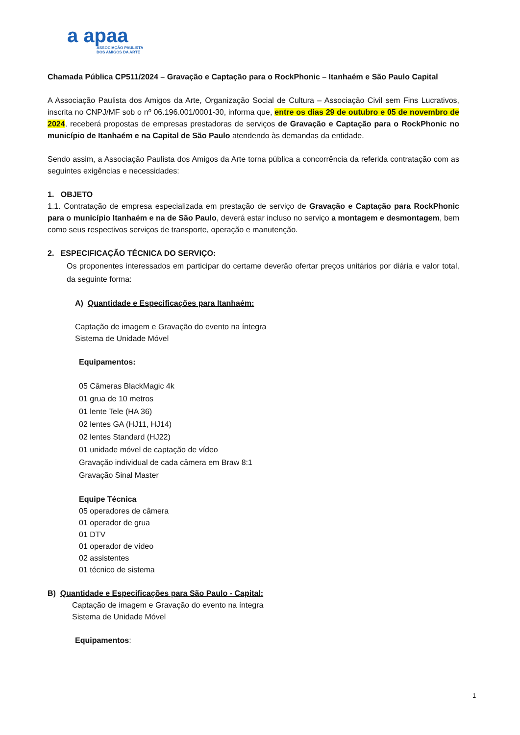a apaa
ASSOCIAÇÃO PAULISTA
DOS AMIGOS DA ARTE
Chamada Pública CP511/2024 – Gravação e Captação para o RockPhonic – Itanhaém e São Paulo Capital
A Associação Paulista dos Amigos da Arte, Organização Social de Cultura – Associação Civil sem Fins Lucrativos, inscrita no CNPJ/MF sob o nº 06.196.001/0001-30, informa que, entre os dias 29 de outubro e 05 de novembro de 2024, receberá propostas de empresas prestadoras de serviços de Gravação e Captação para o RockPhonic no município de Itanhaém e na Capital de São Paulo atendendo às demandas da entidade.
Sendo assim, a Associação Paulista dos Amigos da Arte torna pública a concorrência da referida contratação com as seguintes exigências e necessidades:
1. OBJETO
1.1. Contratação de empresa especializada em prestação de serviço de Gravação e Captação para RockPhonic para o município Itanhaém e na de São Paulo, deverá estar incluso no serviço a montagem e desmontagem, bem como seus respectivos serviços de transporte, operação e manutenção.
2. ESPECIFICAÇÃO TÉCNICA DO SERVIÇO:
Os proponentes interessados em participar do certame deverão ofertar preços unitários por diária e valor total, da seguinte forma:
A) Quantidade e Especificações para Itanhaém:
Captação de imagem e Gravação do evento na íntegra
Sistema de Unidade Móvel
Equipamentos:
05 Câmeras BlackMagic 4k
01 grua de 10 metros
01 lente Tele (HA 36)
02 lentes GA (HJ11, HJ14)
02 lentes Standard (HJ22)
01 unidade móvel de captação de vídeo
Gravação individual de cada câmera em Braw 8:1
Gravação Sinal Master
Equipe Técnica
05 operadores de câmera
01 operador de grua
01 DTV
01 operador de vídeo
02 assistentes
01 técnico de sistema
B) Quantidade e Especificações para São Paulo - Capital:
Captação de imagem e Gravação do evento na íntegra
Sistema de Unidade Móvel
Equipamentos:
1